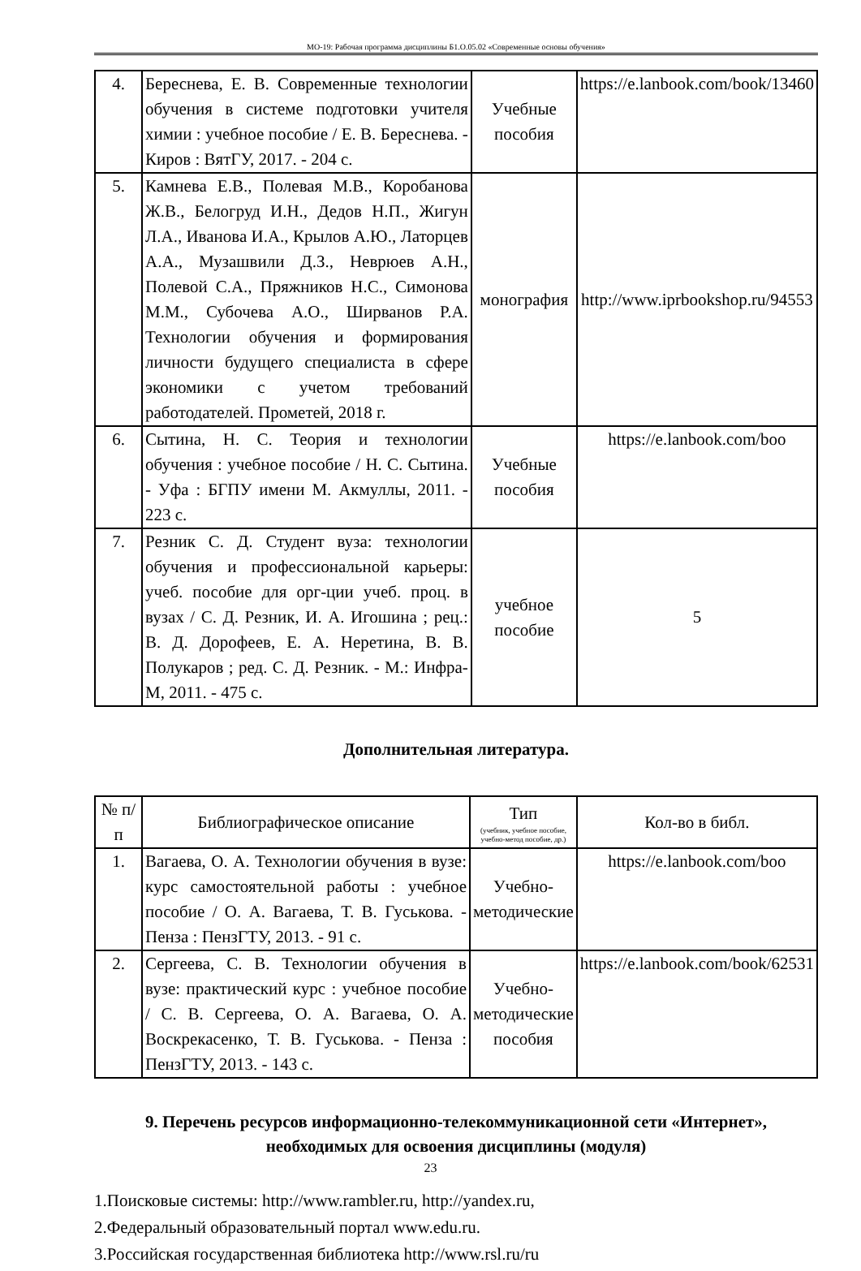МО-19: Рабочая программа дисциплины Б1.О.05.02 «Современные основы обучения»
| 4. | Береснева, Е. В. Современные технологии обучения в системе подготовки учителя химии : учебное пособие / Е. В. Береснева. - Киров : ВятГУ, 2017. - 204 с. | Учебные пособия | https://e.lanbook.com/book/13460 |
| 5. | Камнева Е.В., Полевая М.В., Коробанова Ж.В., Белогруд И.Н., Дедов Н.П., Жигун Л.А., Иванова И.А., Крылов А.Ю., Латорцев А.А., Музашвили Д.З., Неврюев А.Н., Полевой С.А., Пряжников Н.С., Симонова М.М., Субочева А.О., Ширванов Р.А. Технологии обучения и формирования личности будущего специалиста в сфере экономики с учетом требований работодателей. Прометей, 2018 г. | монография | http://www.iprbookshop.ru/94553 |
| 6. | Сытина, Н. С. Теория и технологии обучения : учебное пособие / Н. С. Сытина. - Уфа : БГПУ имени М. Акмуллы, 2011. - 223 с. | Учебные пособия | https://e.lanbook.com/boo |
| 7. | Резник С. Д. Студент вуза: технологии обучения и профессиональной карьеры: учеб. пособие для орг-ции учеб. проц. в вузах / С. Д. Резник, И. А. Игошина ; рец.: В. Д. Дорофеев, Е. А. Неретина, В. В. Полукаров ; ред. С. Д. Резник. - М.: Инфра-М, 2011. - 475 с. | учебное пособие | 5 |
Дополнительная литература.
| № п/п | Библиографическое описание | Тип (учебник, учебное пособие, учебно-метод пособие, др.) | Кол-во в библ. |
| --- | --- | --- | --- |
| 1. | Вагаева, О. А. Технологии обучения в вузе: курс самостоятельной работы : учебное пособие / О. А. Вагаева, Т. В. Гуськова. - Пенза : ПензГТУ, 2013. - 91 с. | Учебно-методические | https://e.lanbook.com/boo |
| 2. | Сергеева, С. В. Технологии обучения в вузе: практический курс : учебное пособие / С. В. Сергеева, О. А. Вагаева, О. А. Воскрекасенко, Т. В. Гуськова. - Пенза : ПензГТУ, 2013. - 143 с. | Учебно-методические пособия | https://e.lanbook.com/book/62531 |
9. Перечень ресурсов информационно-телекоммуникационной сети «Интернет», необходимых для освоения дисциплины (модуля)
1.Поисковые системы: http://www.rambler.ru, http://yandex.ru,
2.Федеральный образовательный портал www.edu.ru.
3.Российская государственная библиотека http://www.rsl.ru/ru
23